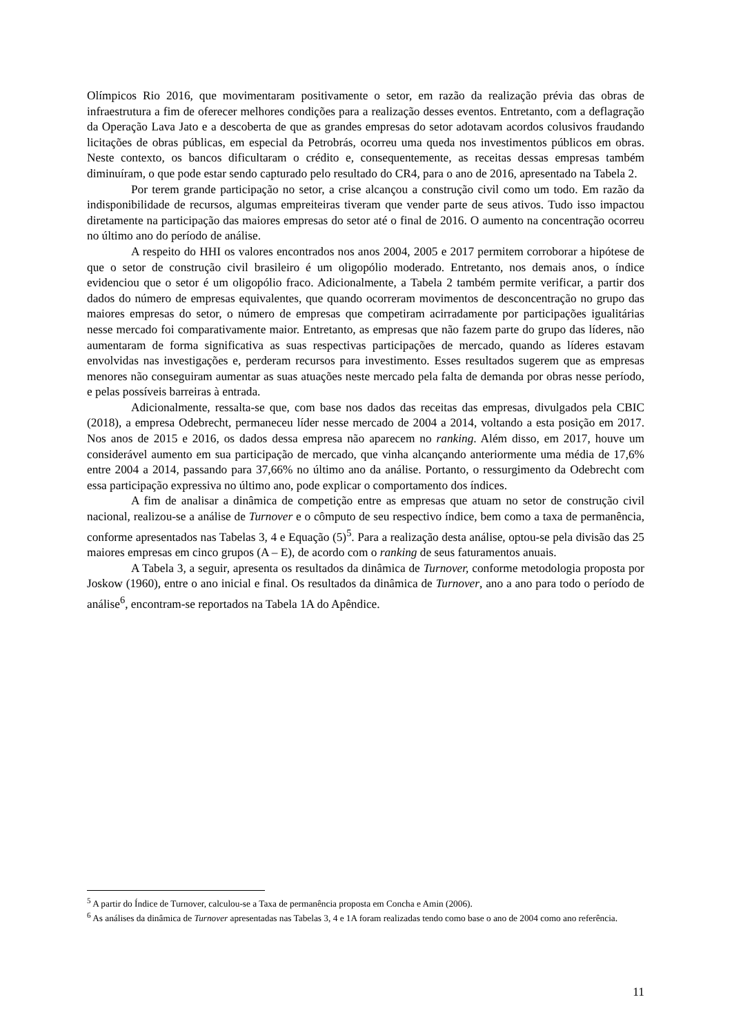Olímpicos Rio 2016, que movimentaram positivamente o setor, em razão da realização prévia das obras de infraestrutura a fim de oferecer melhores condições para a realização desses eventos. Entretanto, com a deflagração da Operação Lava Jato e a descoberta de que as grandes empresas do setor adotavam acordos colusivos fraudando licitações de obras públicas, em especial da Petrobrás, ocorreu uma queda nos investimentos públicos em obras. Neste contexto, os bancos dificultaram o crédito e, consequentemente, as receitas dessas empresas também diminuíram, o que pode estar sendo capturado pelo resultado do CR4, para o ano de 2016, apresentado na Tabela 2.
Por terem grande participação no setor, a crise alcançou a construção civil como um todo. Em razão da indisponibilidade de recursos, algumas empreiteiras tiveram que vender parte de seus ativos. Tudo isso impactou diretamente na participação das maiores empresas do setor até o final de 2016. O aumento na concentração ocorreu no último ano do período de análise.
A respeito do HHI os valores encontrados nos anos 2004, 2005 e 2017 permitem corroborar a hipótese de que o setor de construção civil brasileiro é um oligopólio moderado. Entretanto, nos demais anos, o índice evidenciou que o setor é um oligopólio fraco. Adicionalmente, a Tabela 2 também permite verificar, a partir dos dados do número de empresas equivalentes, que quando ocorreram movimentos de desconcentração no grupo das maiores empresas do setor, o número de empresas que competiram acirradamente por participações igualitárias nesse mercado foi comparativamente maior. Entretanto, as empresas que não fazem parte do grupo das líderes, não aumentaram de forma significativa as suas respectivas participações de mercado, quando as líderes estavam envolvidas nas investigações e, perderam recursos para investimento. Esses resultados sugerem que as empresas menores não conseguiram aumentar as suas atuações neste mercado pela falta de demanda por obras nesse período, e pelas possíveis barreiras à entrada.
Adicionalmente, ressalta-se que, com base nos dados das receitas das empresas, divulgados pela CBIC (2018), a empresa Odebrecht, permaneceu líder nesse mercado de 2004 a 2014, voltando a esta posição em 2017. Nos anos de 2015 e 2016, os dados dessa empresa não aparecem no ranking. Além disso, em 2017, houve um considerável aumento em sua participação de mercado, que vinha alcançando anteriormente uma média de 17,6% entre 2004 a 2014, passando para 37,66% no último ano da análise. Portanto, o ressurgimento da Odebrecht com essa participação expressiva no último ano, pode explicar o comportamento dos índices.
A fim de analisar a dinâmica de competição entre as empresas que atuam no setor de construção civil nacional, realizou-se a análise de Turnover e o cômputo de seu respectivo índice, bem como a taxa de permanência, conforme apresentados nas Tabelas 3, 4 e Equação (5)<sup>5</sup>. Para a realização desta análise, optou-se pela divisão das 25 maiores empresas em cinco grupos (A – E), de acordo com o ranking de seus faturamentos anuais.
A Tabela 3, a seguir, apresenta os resultados da dinâmica de Turnover, conforme metodologia proposta por Joskow (1960), entre o ano inicial e final. Os resultados da dinâmica de Turnover, ano a ano para todo o período de análise<sup>6</sup>, encontram-se reportados na Tabela 1A do Apêndice.
<sup>5</sup> A partir do Índice de Turnover, calculou-se a Taxa de permanência proposta em Concha e Amin (2006).
<sup>6</sup> As análises da dinâmica de Turnover apresentadas nas Tabelas 3, 4 e 1A foram realizadas tendo como base o ano de 2004 como ano referência.
11